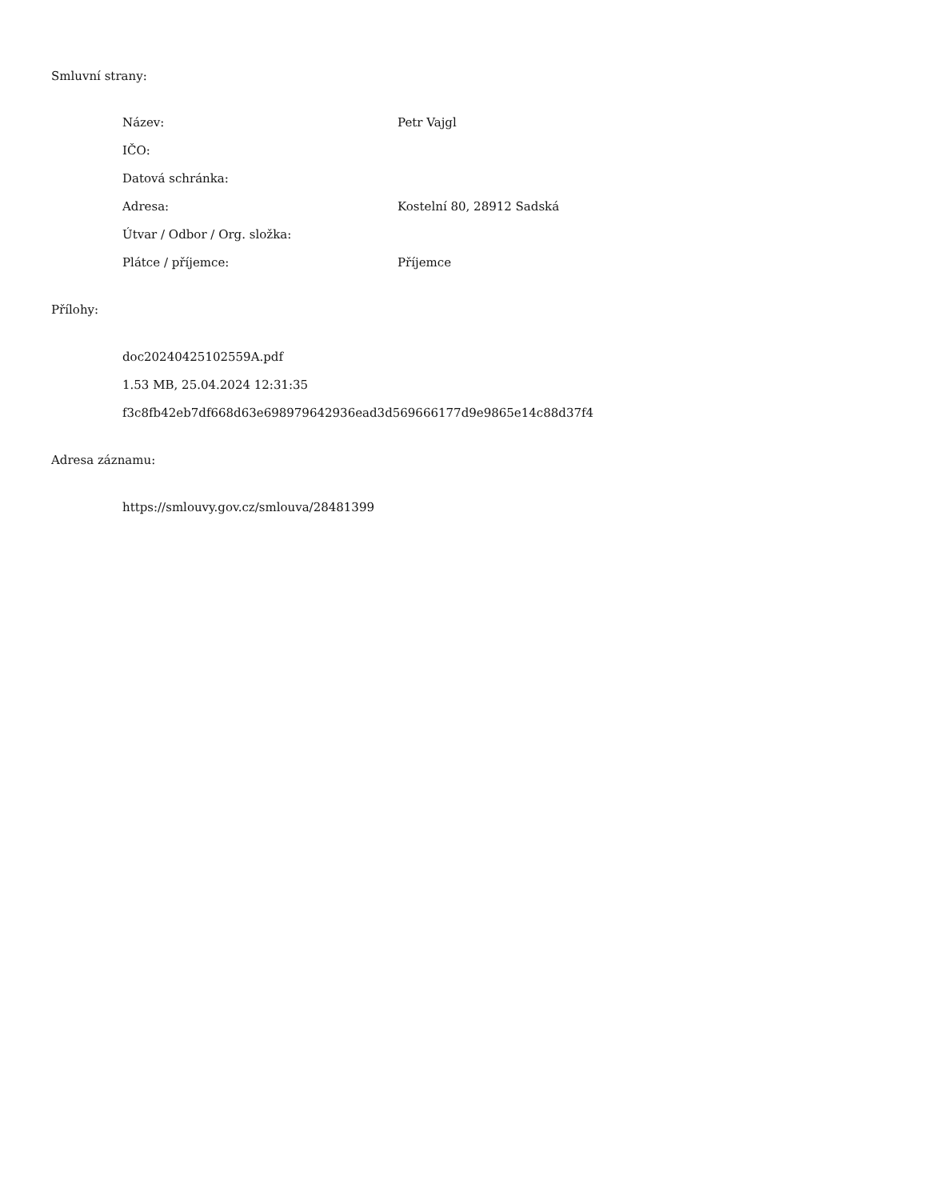Smluvní strany:
Název: Petr Vajgl
IČO:
Datová schránka:
Adresa: Kostelní 80, 28912 Sadská
Útvar / Odbor / Org. složka:
Plátce / příjemce: Příjemce
Přílohy:
doc20240425102559A.pdf
1.53 MB, 25.04.2024 12:31:35
f3c8fb42eb7df668d63e698979642936ead3d569666177d9e9865e14c88d37f4
Adresa záznamu:
https://smlouvy.gov.cz/smlouva/28481399